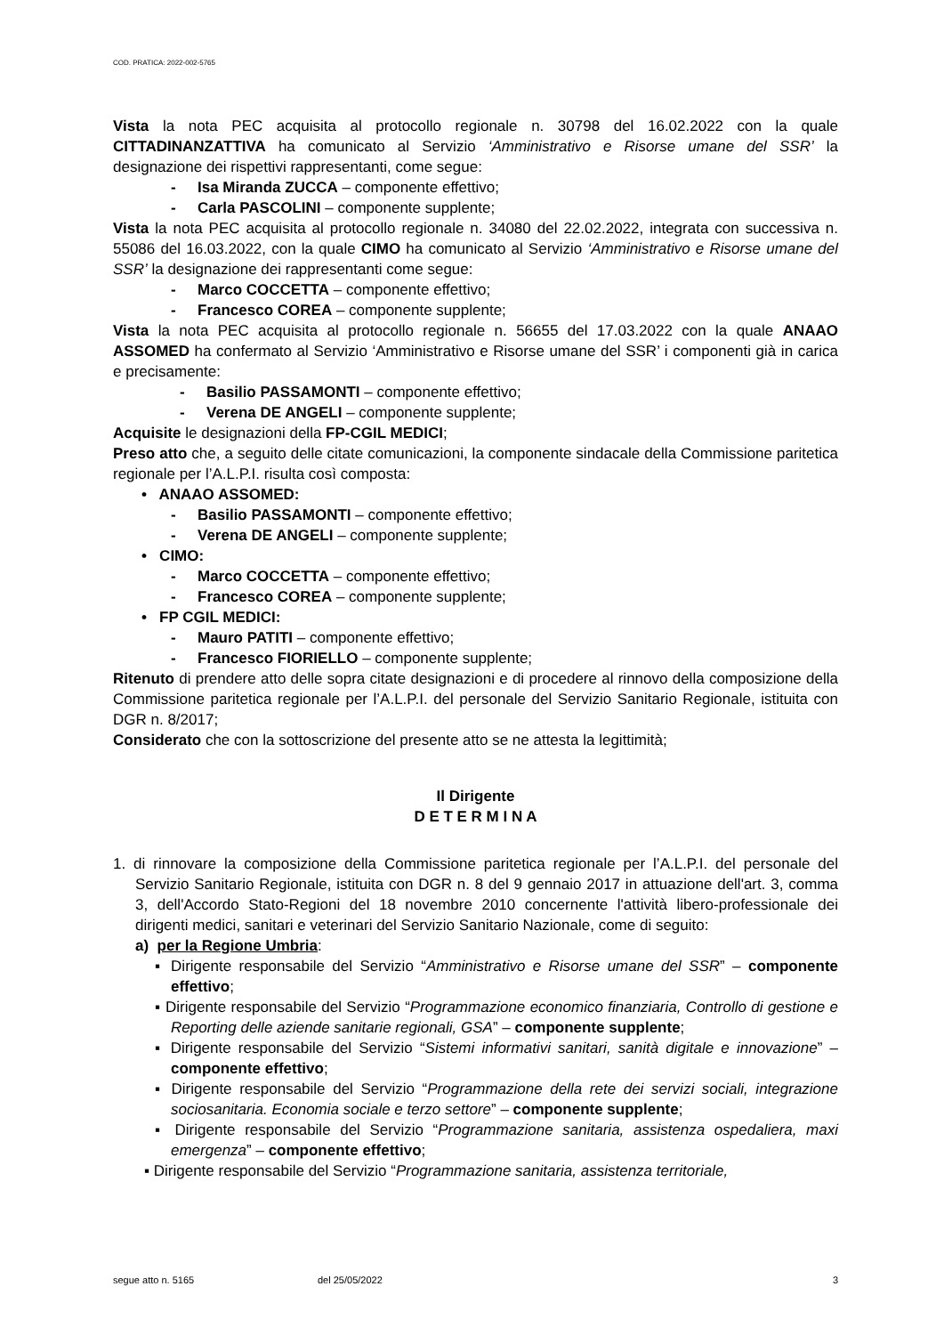COD. PRATICA: 2022-002-5765
Vista la nota PEC acquisita al protocollo regionale n. 30798 del 16.02.2022 con la quale CITTADINANZATTIVA ha comunicato al Servizio ‘Amministrativo e Risorse umane del SSR’ la designazione dei rispettivi rappresentanti, come segue:
- Isa Miranda ZUCCA – componente effettivo;
- Carla PASCOLINI – componente supplente;
Vista la nota PEC acquisita al protocollo regionale n. 34080 del 22.02.2022, integrata con successiva n. 55086 del 16.03.2022, con la quale CIMO ha comunicato al Servizio ‘Amministrativo e Risorse umane del SSR’ la designazione dei rappresentanti come segue:
- Marco COCCETTA – componente effettivo;
- Francesco COREA – componente supplente;
Vista la nota PEC acquisita al protocollo regionale n. 56655 del 17.03.2022 con la quale ANAAO ASSOMED ha confermato al Servizio ‘Amministrativo e Risorse umane del SSR’ i componenti già in carica e precisamente:
- Basilio PASSAMONTI – componente effettivo;
- Verena DE ANGELI – componente supplente;
Acquisite le designazioni della FP-CGIL MEDICI;
Preso atto che, a seguito delle citate comunicazioni, la componente sindacale della Commissione paritetica regionale per l’A.L.P.I. risulta così composta:
• ANAAO ASSOMED:
- Basilio PASSAMONTI – componente effettivo;
- Verena DE ANGELI – componente supplente;
• CIMO:
- Marco COCCETTA – componente effettivo;
- Francesco COREA – componente supplente;
• FP CGIL MEDICI:
- Mauro PATITI – componente effettivo;
- Francesco FIORIELLO – componente supplente;
Ritenuto di prendere atto delle sopra citate designazioni e di procedere al rinnovo della composizione della Commissione paritetica regionale per l’A.L.P.I. del personale del Servizio Sanitario Regionale, istituita con DGR n. 8/2017;
Considerato che con la sottoscrizione del presente atto se ne attesta la legittimità;
Il Dirigente
D E T E R M I N A
1. di rinnovare la composizione della Commissione paritetica regionale per l’A.L.P.I. del personale del Servizio Sanitario Regionale, istituita con DGR n. 8 del 9 gennaio 2017 in attuazione dell'art. 3, comma 3, dell'Accordo Stato-Regioni del 18 novembre 2010 concernente l'attività libero-professionale dei dirigenti medici, sanitari e veterinari del Servizio Sanitario Nazionale, come di seguito:
a) per la Regione Umbria:
▪ Dirigente responsabile del Servizio “Amministrativo e Risorse umane del SSR” – componente effettivo;
▪ Dirigente responsabile del Servizio “Programmazione economico finanziaria, Controllo di gestione e Reporting delle aziende sanitarie regionali, GSA” – componente supplente;
▪ Dirigente responsabile del Servizio “Sistemi informativi sanitari, sanità digitale e innovazione” – componente effettivo;
▪ Dirigente responsabile del Servizio “Programmazione della rete dei servizi sociali, integrazione sociosanitaria. Economia sociale e terzo settore” – componente supplente;
▪ Dirigente responsabile del Servizio “Programmazione sanitaria, assistenza ospedaliera, maxi emergenza” – componente effettivo;
▪ Dirigente responsabile del Servizio “Programmazione sanitaria, assistenza territoriale,
segue atto n. 5165 del 25/05/2022 3